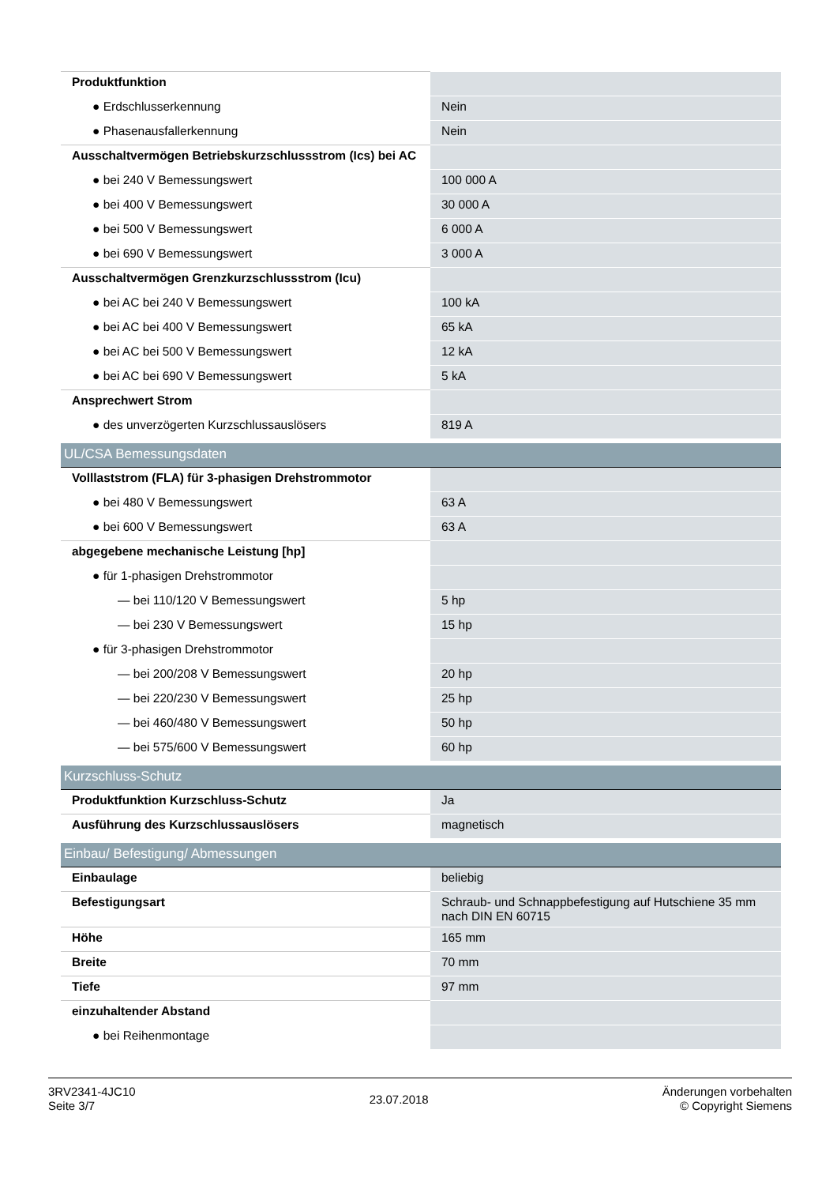| Produktfunktion | |
| ● Erdschlusserkennung | Nein |
| ● Phasenausfallerkennung | Nein |
| Ausschaltvermögen Betriebskurzschlussstrom (Ics) bei AC | |
| ● bei 240 V Bemessungswert | 100 000 A |
| ● bei 400 V Bemessungswert | 30 000 A |
| ● bei 500 V Bemessungswert | 6 000 A |
| ● bei 690 V Bemessungswert | 3 000 A |
| Ausschaltvermögen Grenzkurzschlussstrom (Icu) | |
| ● bei AC bei 240 V Bemessungswert | 100 kA |
| ● bei AC bei 400 V Bemessungswert | 65 kA |
| ● bei AC bei 500 V Bemessungswert | 12 kA |
| ● bei AC bei 690 V Bemessungswert | 5 kA |
| Ansprechwert Strom | |
| ● des unverzögerten Kurzschlussauslösers | 819 A |
| UL/CSA Bemessungsdaten | |
| Volllaststrom (FLA) für 3-phasigen Drehstrommotor | |
| ● bei 480 V Bemessungswert | 63 A |
| ● bei 600 V Bemessungswert | 63 A |
| abgegebene mechanische Leistung [hp] | |
| ● für 1-phasigen Drehstrommotor | |
| — bei 110/120 V Bemessungswert | 5 hp |
| — bei 230 V Bemessungswert | 15 hp |
| ● für 3-phasigen Drehstrommotor | |
| — bei 200/208 V Bemessungswert | 20 hp |
| — bei 220/230 V Bemessungswert | 25 hp |
| — bei 460/480 V Bemessungswert | 50 hp |
| — bei 575/600 V Bemessungswert | 60 hp |
| Kurzschluss-Schutz | |
| Produktfunktion Kurzschluss-Schutz | Ja |
| Ausführung des Kurzschlussauslösers | magnetisch |
| Einbau/ Befestigung/ Abmessungen | |
| Einbaulage | beliebig |
| Befestigungsart | Schraub- und Schnappbefestigung auf Hutschiene 35 mm nach DIN EN 60715 |
| Höhe | 165 mm |
| Breite | 70 mm |
| Tiefe | 97 mm |
| einzuhaltender Abstand | |
| ● bei Reihenmontage | |
3RV2341-4JC10
Seite 3/7
23.07.2018
Änderungen vorbehalten
© Copyright Siemens